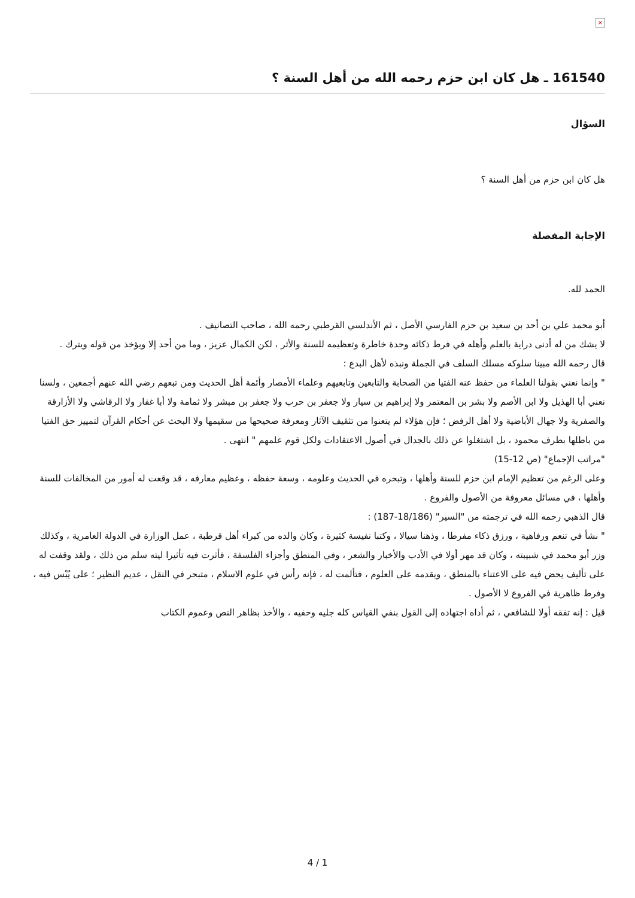×
161540 ـ هل كان ابن حزم رحمه الله من أهل السنة ؟
السؤال
هل كان ابن حزم من أهل السنة ؟
الإجابة المفصلة
الحمد لله.
أبو محمد علي بن أحد بن سعيد بن حزم الفارسي الأصل ، ثم الأندلسي القرطبي رحمه الله ، صاحب التصانيف .
لا يشك من له أدنى دراية بالعلم وأهله في فرط ذكائه وحدة خاطرة وتعظيمه للسنة والأثر ، لكن الكمال عزيز ، وما من أحد إلا ويؤخذ من قوله ويترك .
قال رحمه الله مبينا سلوكه مسلك السلف في الجملة ونبذه لأهل البدع :
" وإنما نعني بقولنا العلماء من حفظ عنه الفتيا من الصحابة والتابعين وتابعيهم وعلماء الأمصار وأئمة أهل الحديث ومن تبعهم رضي الله عنهم أجمعين ، ولسنا نعني أبا الهذيل ولا ابن الأصم ولا بشر بن المعتمر ولا إبراهيم بن سيار ولا جعفر بن حرب ولا جعفر بن مبشر ولا ثمامة ولا أبا غفار ولا الرقاشي ولا الأزارقة والصفرية ولا جهال الأباضية ولا أهل الرفض ؛ فإن هؤلاء لم يتعنوا من تثقيف الآثار ومعرفة صحيحها من سقيمها ولا البحث عن أحكام القرآن لتمييز حق الفتيا من باطلها بطرف محمود ، بل اشتغلوا عن ذلك بالجدال في أصول الاعتقادات ولكل قوم علمهم " انتهى .
"مراتب الإجماع" (ص 12-15)
وعلى الرغم من تعظيم الإمام ابن حزم للسنة وأهلها ، وتبحره في الحديث وعلومه ، وسعة حفظه ، وعظيم معارفه ، قد وقعت له أمور من المخالفات للسنة وأهلها ، في مسائل معروفة من الأصول والفروع .
قال الذهبي رحمه الله في ترجمته من "السير" (18/186-187) :
" نشأ في تنعم ورفاهية ، ورزق ذكاء مفرطا ، وذهنا سيالا ، وكتبا نفيسة كثيرة ، وكان والده من كبراء أهل قرطبة ، عمل الوزارة في الدولة العامرية ، وكذلك وزر أبو محمد في شبيبته ، وكان قد مهر أولا في الأدب والأخبار والشعر ، وفي المنطق وأجزاء الفلسفة ، فأثرت فيه تأثيرا ليته سلم من ذلك ، ولقد وقفت له على تأليف يحض فيه على الاعتناء بالمنطق ، ويقدمه على العلوم ، فتألمت له ، فإنه رأس في علوم الاسلام ، متبحر في النقل ، عديم النظير ؛ على يُبْس فيه ، وفرط ظاهرية في الفروع لا الأصول .
قيل : إنه تفقه أولا للشافعي ، ثم أداه اجتهاده إلى القول بنفي القياس كله جليه وخفيه ، والأخذ بظاهر النص وعموم الكتاب
4 / 1